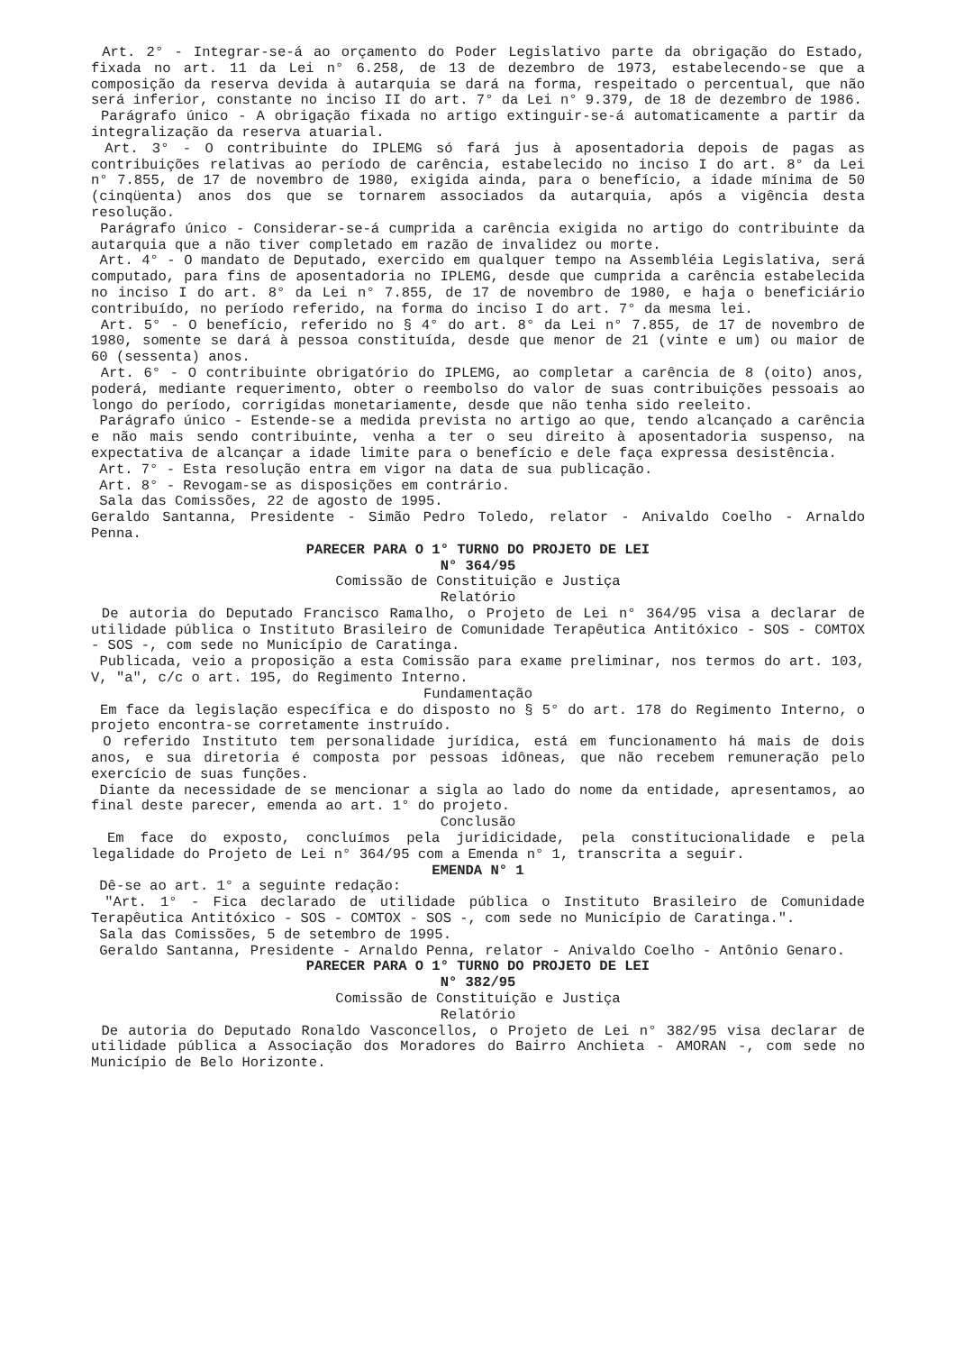Art. 2° - Integrar-se-á ao orçamento do Poder Legislativo parte da obrigação do Estado, fixada no art. 11 da Lei n° 6.258, de 13 de dezembro de 1973, estabelecendo-se que a composição da reserva devida à autarquia se dará na forma, respeitado o percentual, que não será inferior, constante no inciso II do art. 7° da Lei n° 9.379, de 18 de dezembro de 1986.
Parágrafo único - A obrigação fixada no artigo extinguir-se-á automaticamente a partir da integralização da reserva atuarial.
Art. 3° - O contribuinte do IPLEMG só fará jus à aposentadoria depois de pagas as contribuições relativas ao período de carência, estabelecido no inciso I do art. 8° da Lei n° 7.855, de 17 de novembro de 1980, exigida ainda, para o benefício, a idade mínima de 50 (cinqüenta) anos dos que se tornarem associados da autarquia, após a vigência desta resolução.
Parágrafo único - Considerar-se-á cumprida a carência exigida no artigo do contribuinte da autarquia que a não tiver completado em razão de invalidez ou morte.
Art. 4° - O mandato de Deputado, exercido em qualquer tempo na Assembléia Legislativa, será computado, para fins de aposentadoria no IPLEMG, desde que cumprida a carência estabelecida no inciso I do art. 8° da Lei n° 7.855, de 17 de novembro de 1980, e haja o beneficiário contribuído, no período referido, na forma do inciso I do art. 7° da mesma lei.
Art. 5° - O benefício, referido no § 4° do art. 8° da Lei n° 7.855, de 17 de novembro de 1980, somente se dará à pessoa constituída, desde que menor de 21 (vinte e um) ou maior de 60 (sessenta) anos.
Art. 6° - O contribuinte obrigatório do IPLEMG, ao completar a carência de 8 (oito) anos, poderá, mediante requerimento, obter o reembolso do valor de suas contribuições pessoais ao longo do período, corrigidas monetariamente, desde que não tenha sido reeleito.
Parágrafo único - Estende-se a medida prevista no artigo ao que, tendo alcançado a carência e não mais sendo contribuinte, venha a ter o seu direito à aposentadoria suspenso, na expectativa de alcançar a idade limite para o benefício e dele faça expressa desistência.
Art. 7° - Esta resolução entra em vigor na data de sua publicação.
Art. 8° - Revogam-se as disposições em contrário.
Sala das Comissões, 22 de agosto de 1995.
Geraldo Santanna, Presidente - Simão Pedro Toledo, relator - Anivaldo Coelho - Arnaldo Penna.
PARECER PARA O 1° TURNO DO PROJETO DE LEI
N° 364/95
Comissão de Constituição e Justiça
Relatório
De autoria do Deputado Francisco Ramalho, o Projeto de Lei n° 364/95 visa a declarar de utilidade pública o Instituto Brasileiro de Comunidade Terapêutica Antitóxico - SOS - COMTOX - SOS -, com sede no Município de Caratinga.
Publicada, veio a proposição a esta Comissão para exame preliminar, nos termos do art. 103, V, "a", c/c o art. 195, do Regimento Interno.
Fundamentação
Em face da legislação específica e do disposto no § 5° do art. 178 do Regimento Interno, o projeto encontra-se corretamente instruído.
O referido Instituto tem personalidade jurídica, está em funcionamento há mais de dois anos, e sua diretoria é composta por pessoas idôneas, que não recebem remuneração pelo exercício de suas funções.
Diante da necessidade de se mencionar a sigla ao lado do nome da entidade, apresentamos, ao final deste parecer, emenda ao art. 1° do projeto.
Conclusão
Em face do exposto, concluímos pela juridicidade, pela constitucionalidade e pela legalidade do Projeto de Lei n° 364/95 com a Emenda n° 1, transcrita a seguir.
EMENDA N° 1
Dê-se ao art. 1° a seguinte redação:
"Art. 1° - Fica declarado de utilidade pública o Instituto Brasileiro de Comunidade Terapêutica Antitóxico - SOS - COMTOX - SOS -, com sede no Município de Caratinga.".
Sala das Comissões, 5 de setembro de 1995.
Geraldo Santanna, Presidente - Arnaldo Penna, relator - Anivaldo Coelho - Antônio Genaro.
PARECER PARA O 1° TURNO DO PROJETO DE LEI
N° 382/95
Comissão de Constituição e Justiça
Relatório
De autoria do Deputado Ronaldo Vasconcellos, o Projeto de Lei n° 382/95 visa declarar de utilidade pública a Associação dos Moradores do Bairro Anchieta - AMORAN -, com sede no Município de Belo Horizonte.